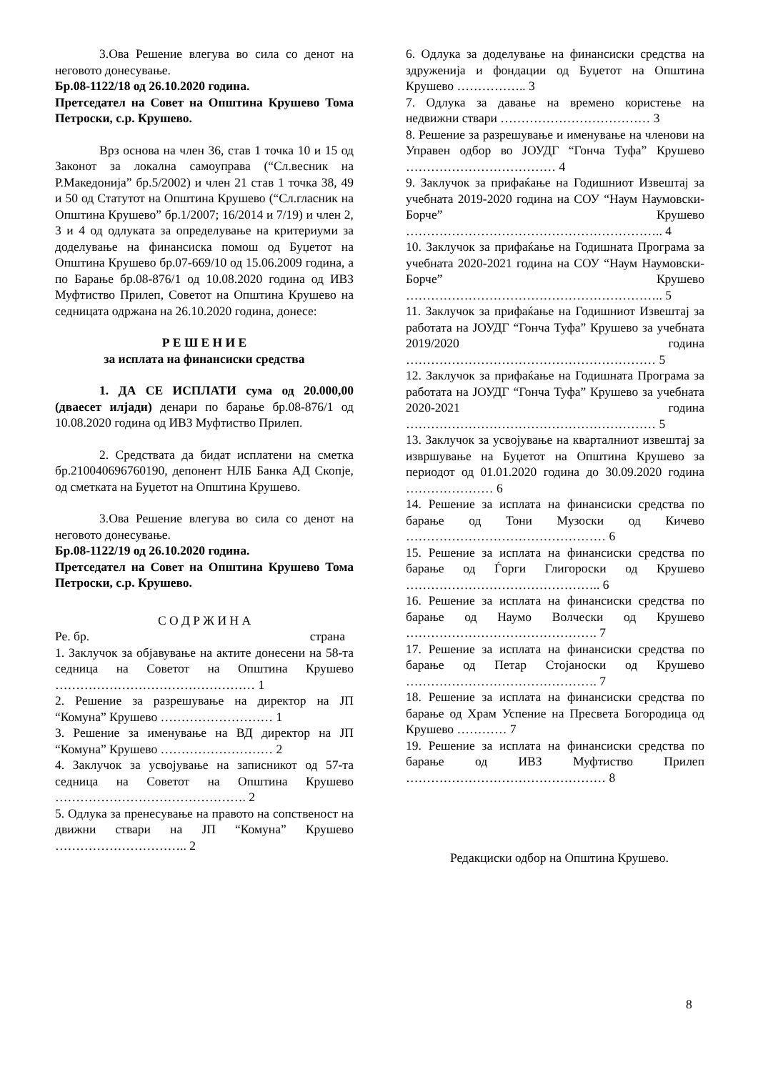3.Ова Решение влегува во сила со денот на неговото донесување.
Бр.08-1122/18 од 26.10.2020 година.
Претседател на Совет на Општина Крушево Тома Петроски, с.р. Крушево.
Врз основа на член 36, став 1 точка 10 и 15 од Законот за локална самоуправа (“Сл.весник на Р.Македонија” бр.5/2002) и член 21 став 1 точка 38, 49 и 50 од Статутот на Општина Крушево (“Сл.гласник на Општина Крушево” бр.1/2007; 16/2014 и 7/19) и член 2, 3 и 4 од одлуката за определување на критериуми за доделување на финансиска помош од Буџетот на Општина Крушево бр.07-669/10 од 15.06.2009 година, а по Барање бр.08-876/1 од 10.08.2020 година од ИВЗ Муфтиство Прилеп, Советот на Општина Крушево на седницата одржана на 26.10.2020 година, донесе:
Р Е Ш Е Н И Е
за исплата на финансиски средства
1. ДА СЕ ИСПЛАТИ сума од 20.000,00 (дваесет илјади) денари по барање бр.08-876/1 од 10.08.2020 година од ИВЗ Муфтиство Прилеп.
2. Средствата да бидат исплатени на сметка бр.210040696760190, депонент НЛБ Банка АД Скопје, од сметката на Буџетот на Општина Крушево.
3.Ова Решение влегува во сила со денот на неговото донесување.
Бр.08-1122/19 од 26.10.2020 година.
Претседател на Совет на Општина Крушево Тома Петроски, с.р. Крушево.
С О Д Р Ж И Н А
Ре. бр. страна
1. Заклучок за објавување на актите донесени на 58-та седница на Советот на Општина Крушево ………………………………………… 1
2. Решение за разрешување на директор на ЈП “Комуна” Крушево ……………………… 1
3. Решение за именување на ВД директор на ЈП “Комуна” Крушево ……………………… 2
4. Заклучок за усвојување на записникот од 57-та седница на Советот на Општина Крушево ………………………………………. 2
5. Одлука за пренесување на правото на сопственост на движни ствари на ЈП “Комуна” Крушево ………………………….. 2
6. Одлука за доделување на финансиски средства на здруженија и фондации од Буџетот на Општина Крушево …………….. 3
7. Одлука за давање на времено користење на недвижни ствари ……………………………… 3
8. Решение за разрешување и именување на членови на Управен одбор во ЈОУДГ “Гонча Туфа” Крушево ……………………………… 4
9. Заклучок за прифаќање на Годишниот Извештај за учебната 2019-2020 година на СОУ “Наум Наумовски-Борче” Крушево …………………………………………………….. 4
10. Заклучок за прифаќање на Годишната Програма за учебната 2020-2021 година на СОУ “Наум Наумовски-Борче” Крушево …………………………………………………….. 5
11. Заклучок за прифаќање на Годишниот Извештај за работата на ЈОУДГ “Гонча Туфа” Крушево за учебната 2019/2020 година …………………………………………………… 5
12. Заклучок за прифаќање на Годишната Програма за работата на ЈОУДГ “Гонча Туфа” Крушево за учебната 2020-2021 година …………………………………………………… 5
13. Заклучок за усвојување на кварталниот извештај за извршување на Буџетот на Општина Крушево за периодот од 01.01.2020 година до 30.09.2020 година ………………… 6
14. Решение за исплата на финансиски средства по барање од Тони Музоски од Кичево ………………………………………… 6
15. Решение за исплата на финансиски средства по барање од Ѓорги Глигороски од Крушево ……………………………………….. 6
16. Решение за исплата на финансиски средства по барање од Наумо Волчески од Крушево ………………………………………. 7
17. Решение за исплата на финансиски средства по барање од Петар Стојаноски од Крушево ………………………………………. 7
18. Решение за исплата на финансиски средства по барање од Храм Успение на Пресвета Богородица од Крушево ………… 7
19. Решение за исплата на финансиски средства по барање од ИВЗ Муфтиство Прилеп ………………………………………… 8
Редакциски одбор на Општина Крушево.
8